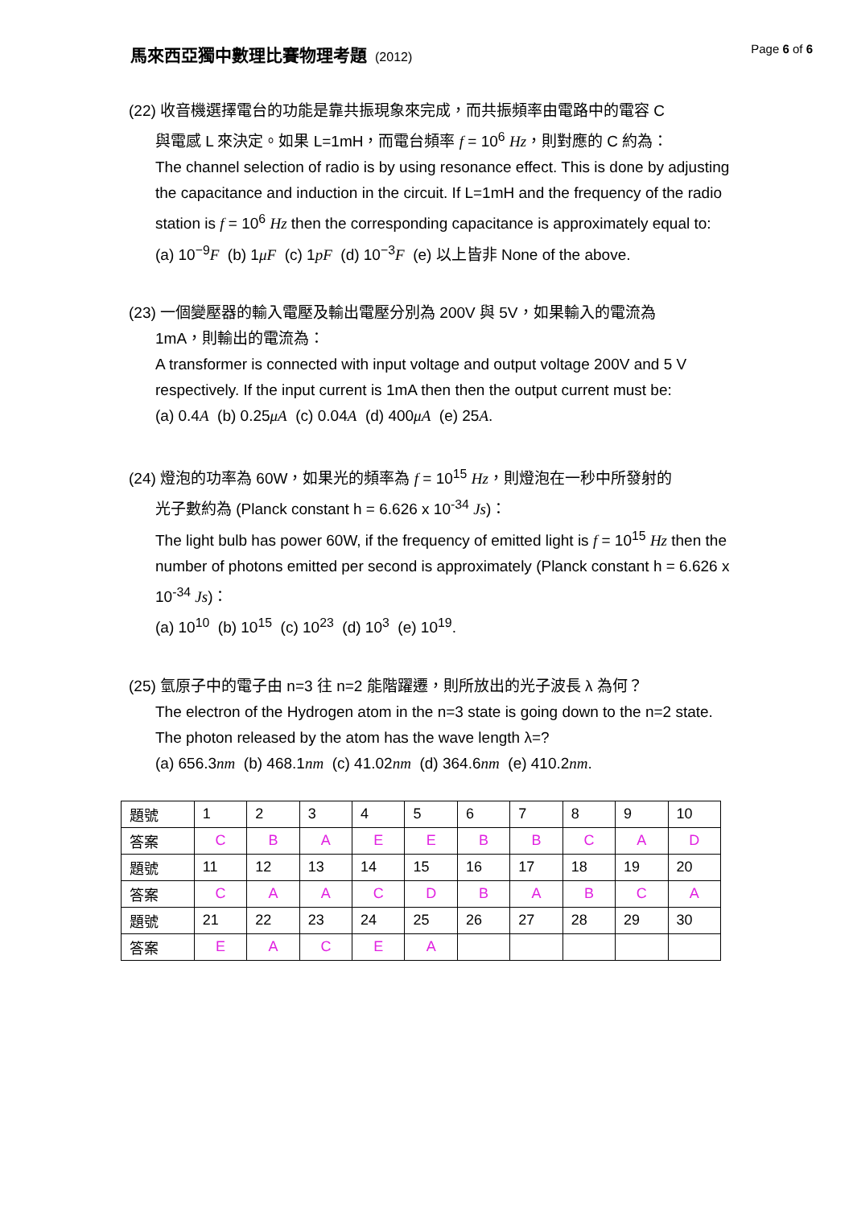馬來西亞獨中數理比賽物理考題 (2012)
Page 6 of 6
(22) 收音機選擇電台的功能是靠共振現象來完成，而共振頻率由電路中的電容 C
與電感 L 來決定。如果 L=1mH，而電台頻率 f = 10<sup>6</sup> Hz，則對應的 C 約為：
The channel selection of radio is by using resonance effect. This is done by adjusting the capacitance and induction in the circuit. If L=1mH and the frequency of the radio station is f = 10<sup>6</sup> Hz then the corresponding capacitance is approximately equal to:
(a) 10<sup>−9</sup>F (b) 1μF (c) 1pF (d) 10<sup>−3</sup>F (e) 以上皆非 None of the above.
(23) 一個變壓器的輸入電壓及輸出電壓分別為 200V 與 5V，如果輸入的電流為
1mA，則輸出的電流為：
A transformer is connected with input voltage and output voltage 200V and 5 V respectively. If the input current is 1mA then then the output current must be:
(a) 0.4A (b) 0.25μA (c) 0.04A (d) 400μA (e) 25A.
(24) 燈泡的功率為 60W，如果光的頻率為 f = 10<sup>15</sup> Hz，則燈泡在一秒中所發射的
光子數約為 (Planck constant h = 6.626 x 10<sup>-34</sup> Js)：
The light bulb has power 60W, if the frequency of emitted light is f = 10<sup>15</sup> Hz then the number of photons emitted per second is approximately (Planck constant h = 6.626 x 10<sup>-34</sup> Js)：
(a) 10<sup>10</sup> (b) 10<sup>15</sup> (c) 10<sup>23</sup> (d) 10<sup>3</sup> (e) 10<sup>19</sup>.
(25) 氫原子中的電子由 n=3 往 n=2 能階躍遷，則所放出的光子波長 λ 為何？
The electron of the Hydrogen atom in the n=3 state is going down to the n=2 state. The photon released by the atom has the wave length λ=?
(a) 656.3nm (b) 468.1nm (c) 41.02nm (d) 364.6nm (e) 410.2nm.
| 題號 | 1 | 2 | 3 | 4 | 5 | 6 | 7 | 8 | 9 | 10 |
| 答案 | C | B | A | E | E | B | B | C | A | D |
| 題號 | 11 | 12 | 13 | 14 | 15 | 16 | 17 | 18 | 19 | 20 |
| 答案 | C | A | A | C | D | B | A | B | C | A |
| 題號 | 21 | 22 | 23 | 24 | 25 | 26 | 27 | 28 | 29 | 30 |
| 答案 | E | A | C | E | A | | | | | |